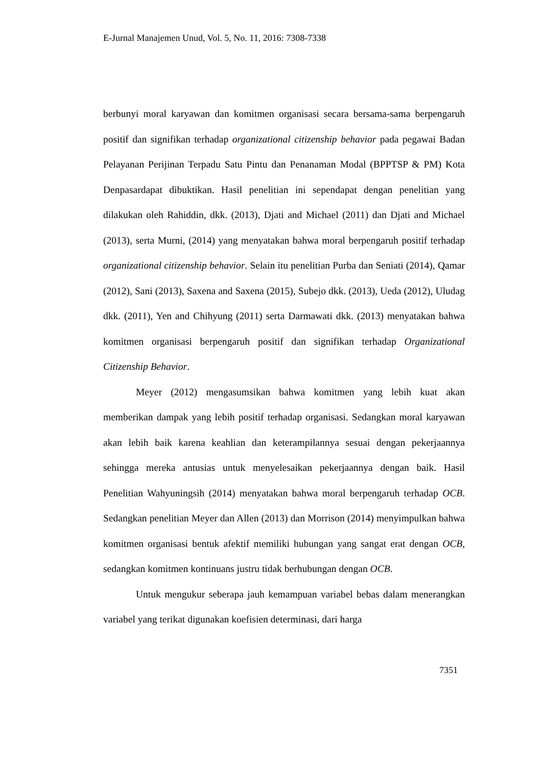E-Jurnal Manajemen Unud, Vol. 5, No. 11, 2016: 7308-7338
berbunyi moral karyawan dan komitmen organisasi secara bersama-sama berpengaruh positif dan signifikan terhadap organizational citizenship behavior pada pegawai Badan Pelayanan Perijinan Terpadu Satu Pintu dan Penanaman Modal (BPPTSP & PM) Kota Denpasardapat dibuktikan. Hasil penelitian ini sependapat dengan penelitian yang dilakukan oleh Rahiddin, dkk. (2013), Djati and Michael (2011) dan Djati and Michael (2013), serta Murni, (2014) yang menyatakan bahwa moral berpengaruh positif terhadap organizational citizenship behavior. Selain itu penelitian Purba dan Seniati (2014), Qamar (2012), Sani (2013), Saxena and Saxena (2015), Subejo dkk. (2013), Ueda (2012), Uludag dkk. (2011), Yen and Chihyung (2011) serta Darmawati dkk. (2013) menyatakan bahwa komitmen organisasi berpengaruh positif dan signifikan terhadap Organizational Citizenship Behavior.
Meyer (2012) mengasumsikan bahwa komitmen yang lebih kuat akan memberikan dampak yang lebih positif terhadap organisasi. Sedangkan moral karyawan akan lebih baik karena keahlian dan keterampilannya sesuai dengan pekerjaannya sehingga mereka antusias untuk menyelesaikan pekerjaannya dengan baik. Hasil Penelitian Wahyuningsih (2014) menyatakan bahwa moral berpengaruh terhadap OCB. Sedangkan penelitian Meyer dan Allen (2013) dan Morrison (2014) menyimpulkan bahwa komitmen organisasi bentuk afektif memiliki hubungan yang sangat erat dengan OCB, sedangkan komitmen kontinuans justru tidak berhubungan dengan OCB.
Untuk mengukur seberapa jauh kemampuan variabel bebas dalam menerangkan variabel yang terikat digunakan koefisien determinasi, dari harga
7351